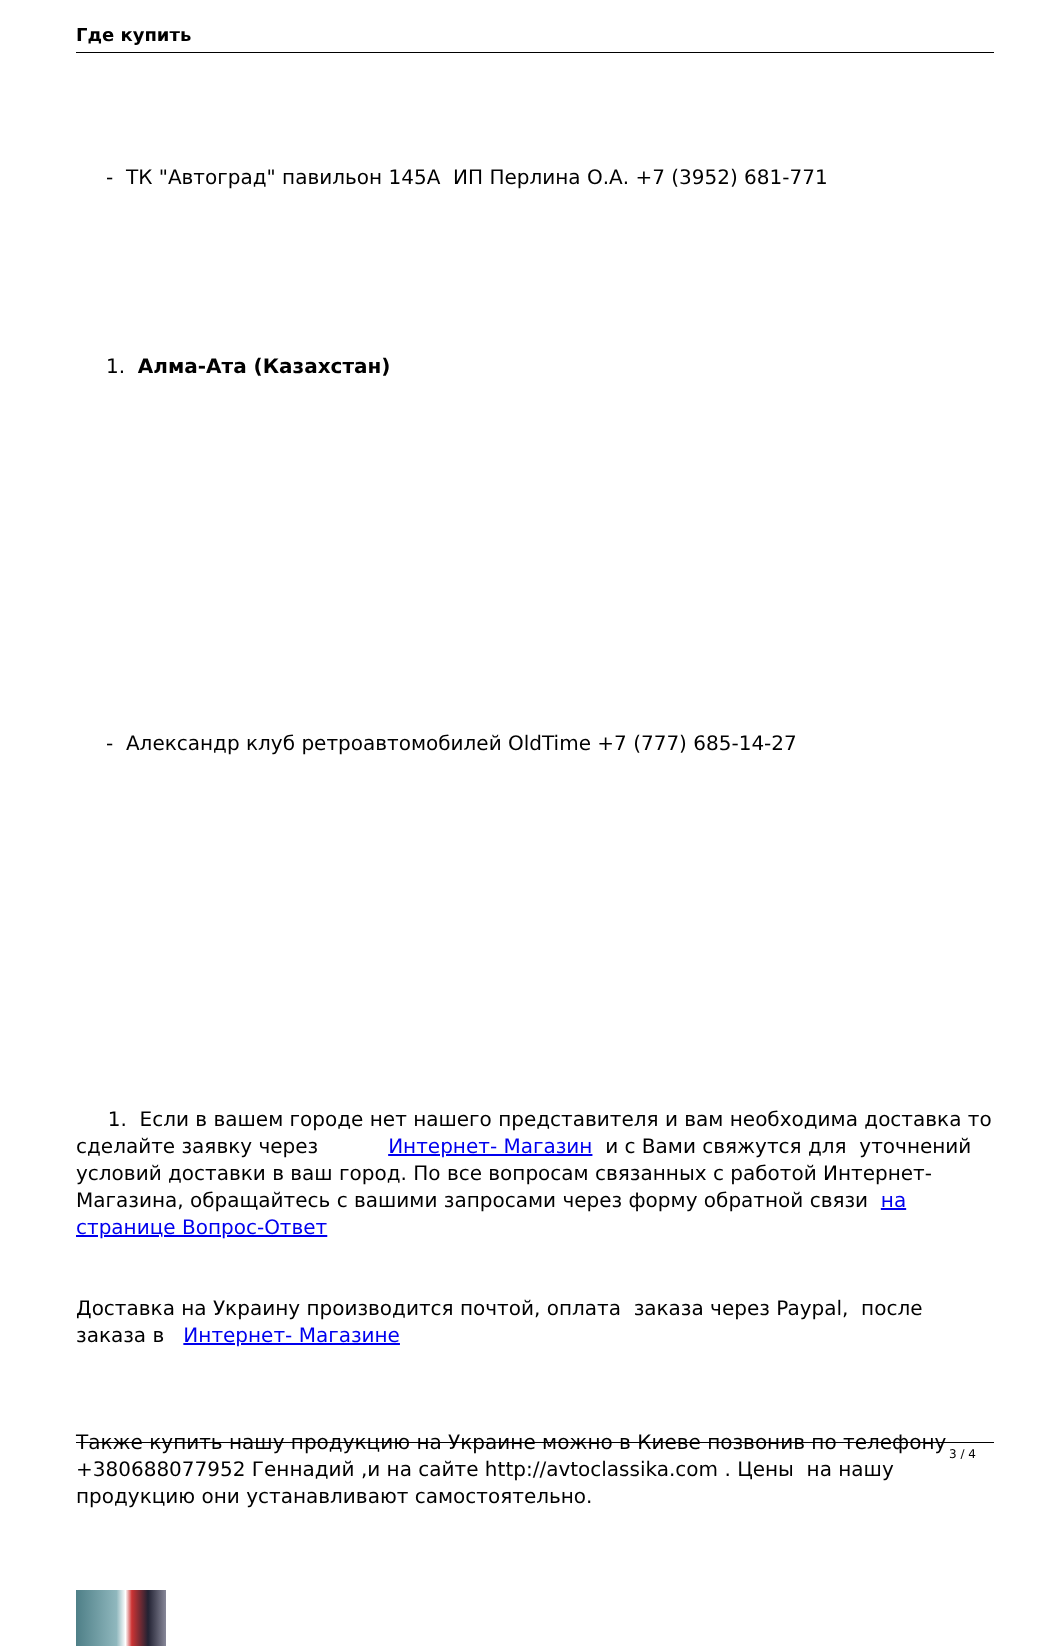Где купить
- ТК "Автоград" павильон 145А ИП Перлина О.А. +7 (3952) 681-771
1. Алма-Ата (Казахстан)
- Александр клуб ретроавтомобилей OldTime +7 (777) 685-14-27
1. Если в вашем городе нет нашего представителя и вам необходима доставка то сделайте заявку через Интернет- Магазин и с Вами свяжутся для уточнений условий доставки в ваш город. По все вопросам связанных с работой Интернет-Магазина, обращайтесь с вашими запросами через форму обратной связи на странице Вопрос-Ответ
Доставка на Украину производится почтой, оплата заказа через Paypal, после заказа в Интернет- Магазине
Также купить нашу продукцию на Украине можно в Киеве позвонив по телефону +380688077952 Геннадий ,и на сайте http://avtoclassika.com . Цены на нашу продукцию они устанавливают самостоятельно.
3 / 4